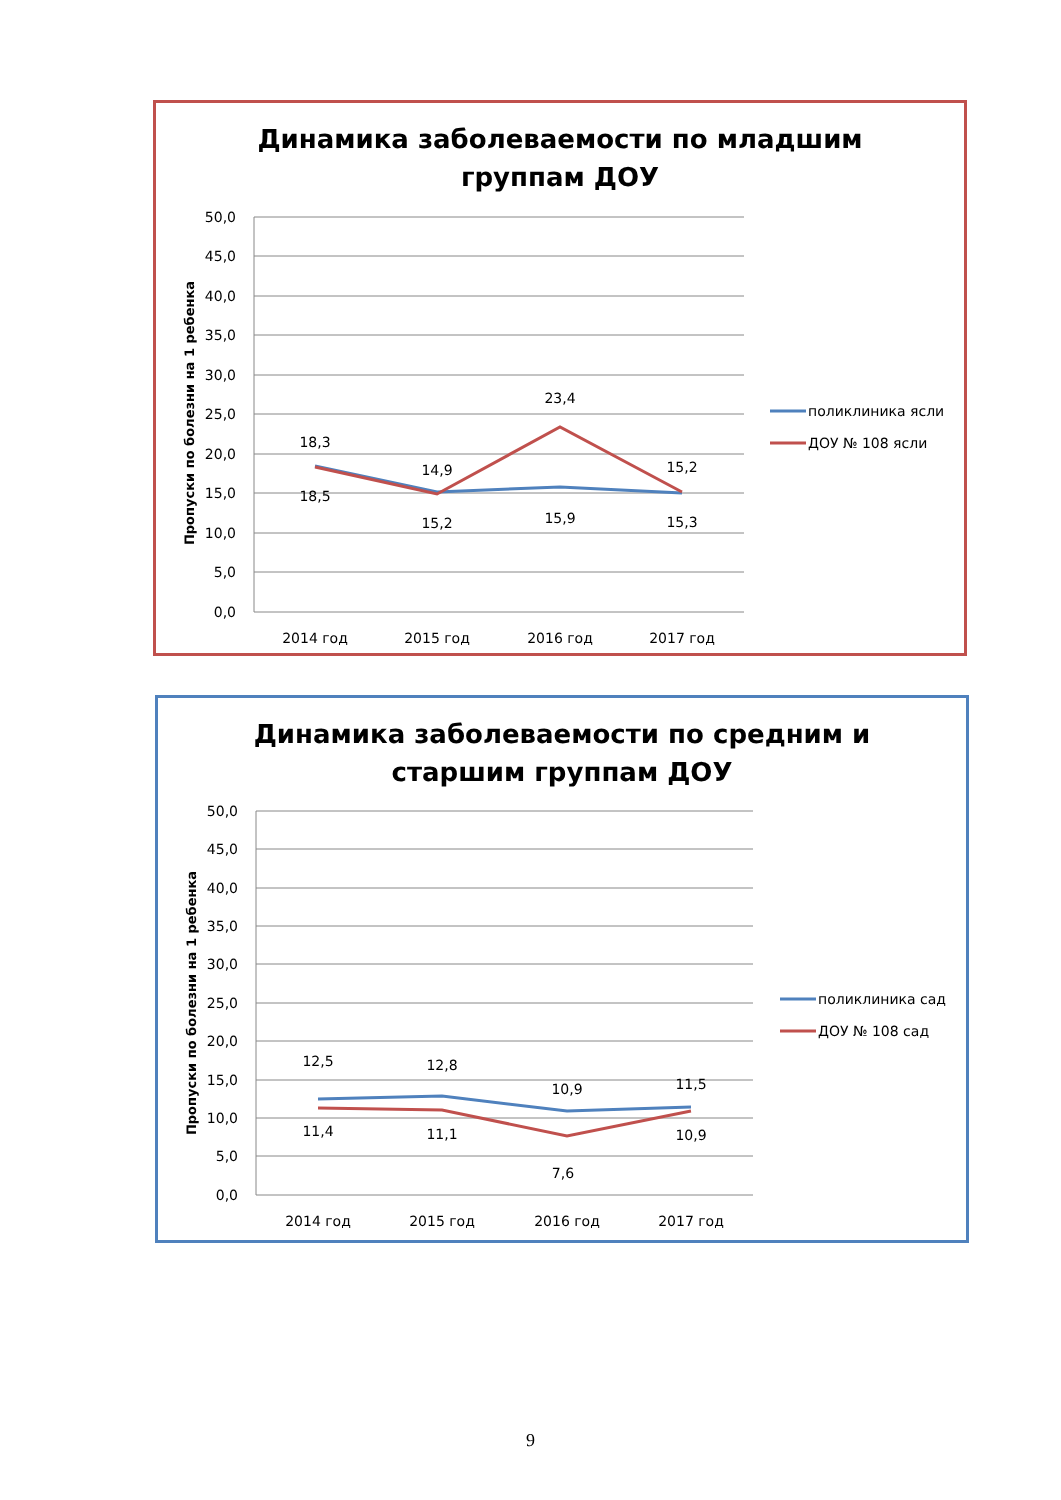Динамика заболеваемости по младшим
группам ДОУ
50,0
45,0
40,0
35,0
30,0
25,0
20,0
15,0
10,0
5,0
0,0
Пропуски по болезни на 1 ребенка
18,3
18,5
14,9
15,2
23,4
15,9
15,2
15,3
2014 год
2015 год
2016 год
2017 год
поликлиника ясли
ДОУ № 108 ясли
Динамика заболеваемости по средним и
старшим группам ДОУ
50,0
45,0
40,0
35,0
30,0
25,0
20,0
15,0
10,0
5,0
0,0
Пропуски по болезни на 1 ребенка
12,5
11,4
12,8
11,1
10,9
7,6
11,5
10,9
2014 год
2015 год
2016 год
2017 год
поликлиника сад
ДОУ № 108 сад
9